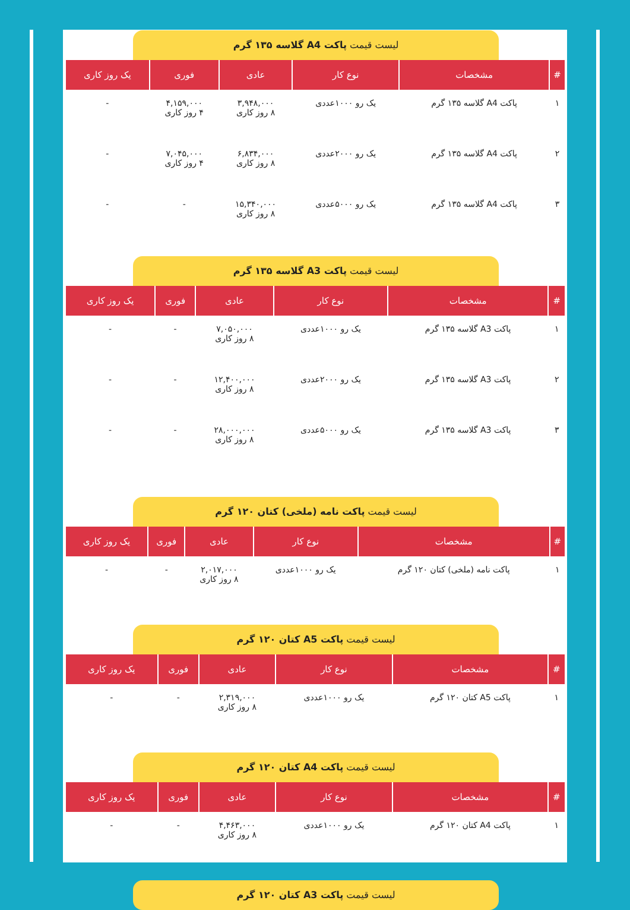لیست قیمت پاکت A4 گلاسه ۱۳۵ گرم
| # | مشخصات | نوع کار | عادی | فوری | یک روز کاری |
| --- | --- | --- | --- | --- | --- |
| ۱ | پاکت A4 گلاسه ۱۳۵ گرم | یک رو ۱۰۰۰عددی | ۳,۹۴۸,۰۰۰ ۸ روز کاری | ۴,۱۵۹,۰۰۰ ۴ روز کاری | - |
| ۲ | پاکت A4 گلاسه ۱۳۵ گرم | یک رو ۲۰۰۰عددی | ۶,۸۳۴,۰۰۰ ۸ روز کاری | ۷,۰۴۵,۰۰۰ ۴ روز کاری | - |
| ۳ | پاکت A4 گلاسه ۱۳۵ گرم | یک رو ۵۰۰۰عددی | ۱۵,۳۴۰,۰۰۰ ۸ روز کاری | - | - |
لیست قیمت پاکت A3 گلاسه ۱۳۵ گرم
| # | مشخصات | نوع کار | عادی | فوری | یک روز کاری |
| --- | --- | --- | --- | --- | --- |
| ۱ | پاکت A3 گلاسه ۱۳۵ گرم | یک رو ۱۰۰۰عددی | ۷,۰۵۰,۰۰۰ ۸ روز کاری | - | - |
| ۲ | پاکت A3 گلاسه ۱۳۵ گرم | یک رو ۲۰۰۰عددی | ۱۲,۴۰۰,۰۰۰ ۸ روز کاری | - | - |
| ۳ | پاکت A3 گلاسه ۱۳۵ گرم | یک رو ۵۰۰۰عددی | ۲۸,۰۰۰,۰۰۰ ۸ روز کاری | - | - |
لیست قیمت پاکت نامه (ملخی) کتان ۱۲۰ گرم
| # | مشخصات | نوع کار | عادی | فوری | یک روز کاری |
| --- | --- | --- | --- | --- | --- |
| ۱ | پاکت نامه (ملخی) کتان ۱۲۰ گرم | یک رو ۱۰۰۰عددی | ۲,۰۱۷,۰۰۰ ۸ روز کاری | - | - |
لیست قیمت پاکت A5 کتان ۱۲۰ گرم
| # | مشخصات | نوع کار | عادی | فوری | یک روز کاری |
| --- | --- | --- | --- | --- | --- |
| ۱ | پاکت A5 کتان ۱۲۰ گرم | یک رو ۱۰۰۰عددی | ۲,۳۱۹,۰۰۰ ۸ روز کاری | - | - |
لیست قیمت پاکت A4 کتان ۱۲۰ گرم
| # | مشخصات | نوع کار | عادی | فوری | یک روز کاری |
| --- | --- | --- | --- | --- | --- |
| ۱ | پاکت A4 کتان ۱۲۰ گرم | یک رو ۱۰۰۰عددی | ۴,۴۶۳,۰۰۰ ۸ روز کاری | - | - |
لیست قیمت پاکت A3 کتان ۱۲۰ گرم